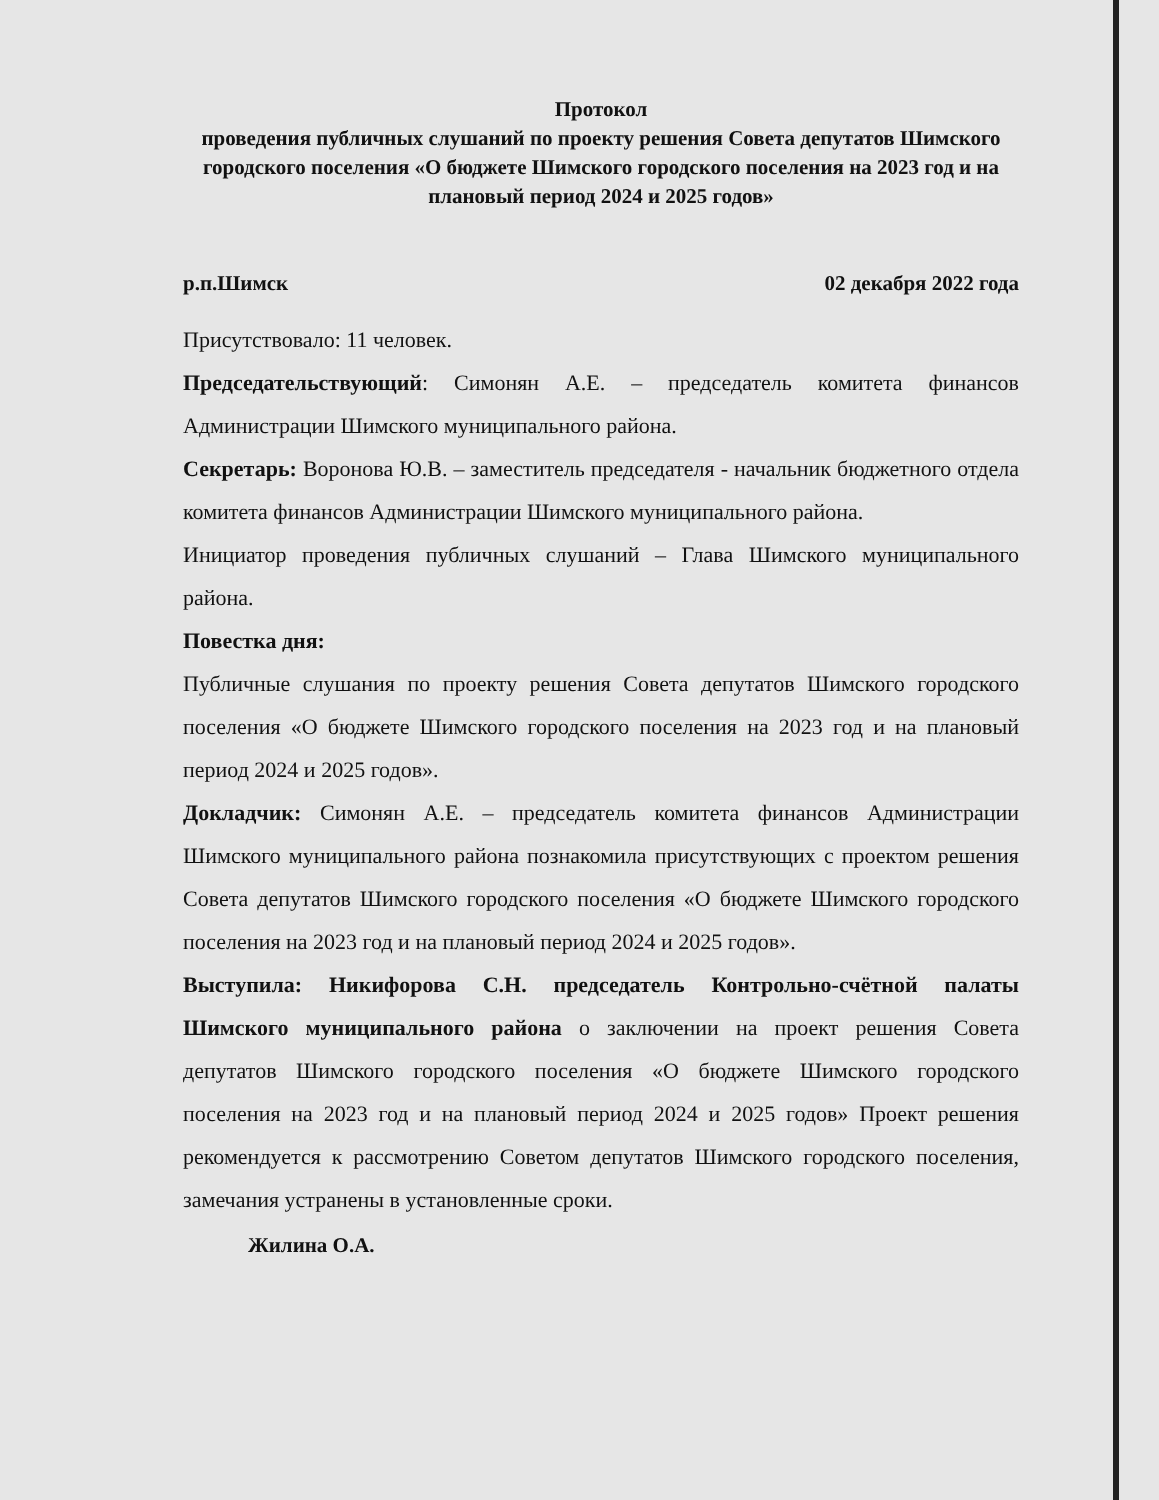Протокол
проведения публичных слушаний по проекту решения Совета депутатов Шимского городского поселения «О бюджете Шимского городского поселения на 2023 год и на плановый период 2024 и 2025 годов»
р.п.Шимск 02 декабря 2022 года
Присутствовало: 11 человек.
Председательствующий: Симонян А.Е. – председатель комитета финансов Администрации Шимского муниципального района.
Секретарь: Воронова Ю.В. – заместитель председателя - начальник бюджетного отдела комитета финансов Администрации Шимского муниципального района.
Инициатор проведения публичных слушаний – Глава Шимского муниципального района.
Повестка дня:
Публичные слушания по проекту решения Совета депутатов Шимского городского поселения «О бюджете Шимского городского поселения на 2023 год и на плановый период 2024 и 2025 годов».
Докладчик: Симонян А.Е. – председатель комитета финансов Администрации Шимского муниципального района познакомила присутствующих с проектом решения Совета депутатов Шимского городского поселения «О бюджете Шимского городского поселения на 2023 год и на плановый период 2024 и 2025 годов».
Выступила: Никифорова С.Н. председатель Контрольно-счётной палаты Шимского муниципального района о заключении на проект решения Совета депутатов Шимского городского поселения «О бюджете Шимского городского поселения на 2023 год и на плановый период 2024 и 2025 годов» Проект решения рекомендуется к рассмотрению Советом депутатов Шимского городского поселения, замечания устранены в установленные сроки.
Жилина О.А.